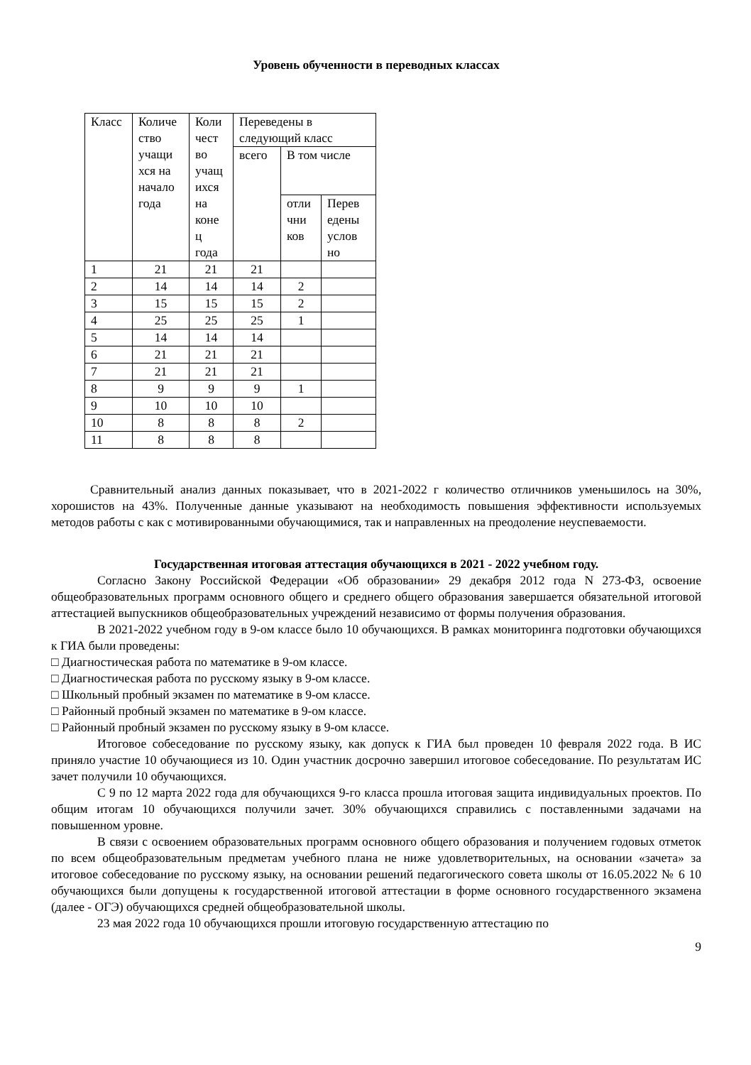Уровень обученности в переводных классах
| Класс | Количе ство учащи хся на начало года | Коли чест во учащ ихся на коне ц года | Переведены в следующий класс | | |
| --- | --- | --- | --- | --- | --- |
| | | | всего | В том числе | |
| | | | | отли чни ков | Перев едены услов но |
| 1 | 21 | 21 | 21 | | |
| 2 | 14 | 14 | 14 | 2 | |
| 3 | 15 | 15 | 15 | 2 | |
| 4 | 25 | 25 | 25 | 1 | |
| 5 | 14 | 14 | 14 | | |
| 6 | 21 | 21 | 21 | | |
| 7 | 21 | 21 | 21 | | |
| 8 | 9 | 9 | 9 | 1 | |
| 9 | 10 | 10 | 10 | | |
| 10 | 8 | 8 | 8 | 2 | |
| 11 | 8 | 8 | 8 | | |
Сравнительный анализ данных показывает, что в 2021-2022 г количество отличников уменьшилось на 30%, хорошистов на 43%. Полученные данные указывают на необходимость повышения эффективности используемых методов работы с как с мотивированными обучающимися, так и направленных на преодоление неуспеваемости.
Государственная итоговая аттестация обучающихся в 2021 - 2022 учебном году.
Согласно Закону Российской Федерации «Об образовании» 29 декабря 2012 года N 273-ФЗ, освоение общеобразовательных программ основного общего и среднего общего образования завершается обязательной итоговой аттестацией выпускников общеобразовательных учреждений независимо от формы получения образования.
В 2021-2022 учебном году в 9-ом классе было 10 обучающихся. В рамках мониторинга подготовки обучающихся к ГИА были проведены:
□ Диагностическая работа по математике в 9-ом классе.
□ Диагностическая работа по русскому языку в 9-ом классе.
□ Школьный пробный экзамен по математике в 9-ом классе.
□ Районный пробный экзамен по математике в 9-ом классе.
□ Районный пробный экзамен по русскому языку в 9-ом классе.
Итоговое собеседование по русскому языку, как допуск к ГИА был проведен 10 февраля 2022 года. В ИС приняло участие 10 обучающиеся из 10. Один участник досрочно завершил итоговое собеседование. По результатам ИС зачет получили 10 обучающихся.
С 9 по 12 марта 2022 года для обучающихся 9-го класса прошла итоговая защита индивидуальных проектов. По общим итогам 10 обучающихся получили зачет. 30% обучающихся справились с поставленными задачами на повышенном уровне.
В связи с освоением образовательных программ основного общего образования и получением годовых отметок по всем общеобразовательным предметам учебного плана не ниже удовлетворительных, на основании «зачета» за итоговое собеседование по русскому языку, на основании решений педагогического совета школы от 16.05.2022 № 6 10 обучающихся были допущены к государственной итоговой аттестации в форме основного государственного экзамена (далее - ОГЭ) обучающихся средней общеобразовательной школы.
23 мая 2022 года 10 обучающихся прошли итоговую государственную аттестацию по
9